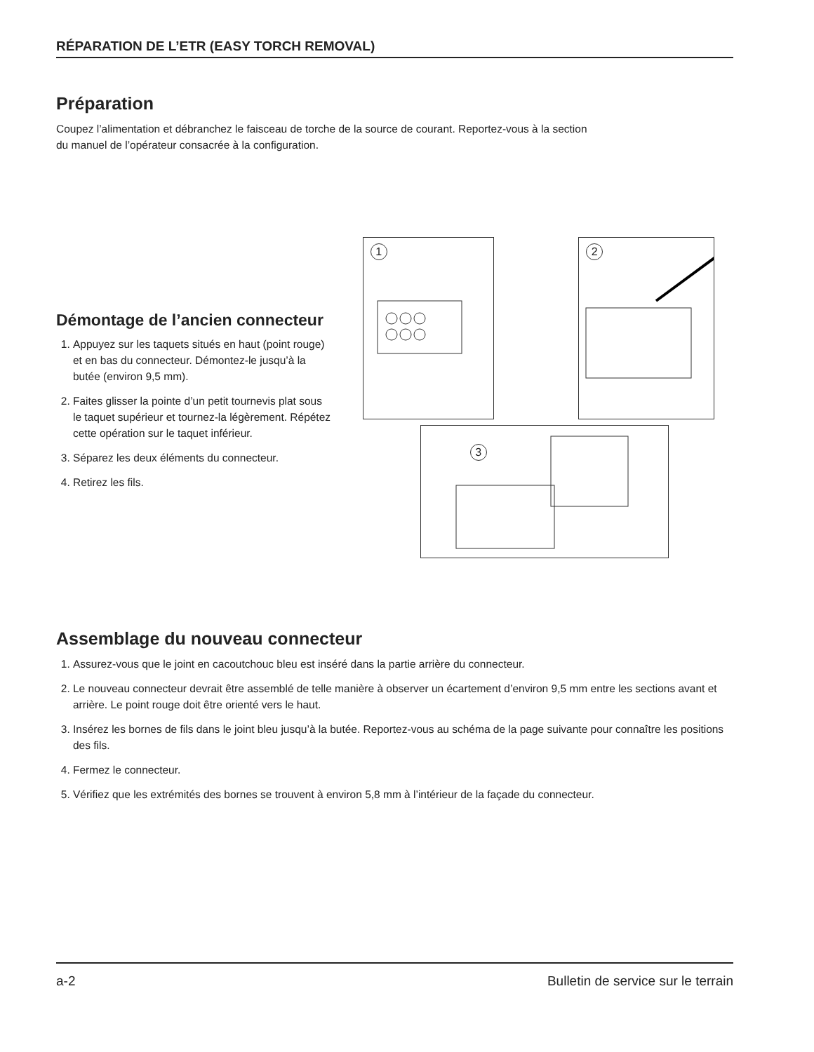RÉPARATION DE L’ETR (EASY TORCH REMOVAL)
Préparation
Coupez l’alimentation et débranchez le faisceau de torche de la source de courant. Reportez-vous à la section
du manuel de l’opérateur consacrée à la configuration.
Démontage de l’ancien connecteur
1. Appuyez sur les taquets situés en haut (point rouge) et en bas du connecteur. Démontez-le jusqu’à la butée (environ 9,5 mm).
2. Faites glisser la pointe d’un petit tournevis plat sous le taquet supérieur et tournez-la légèrement. Répétez cette opération sur le taquet inférieur.
3. Séparez les deux éléments du connecteur.
4. Retirez les fils.
1 2
3
Assemblage du nouveau connecteur
1. Assurez-vous que le joint en cacoutchouc bleu est inséré dans la partie arrière du connecteur.
2. Le nouveau connecteur devrait être assemblé de telle manière à observer un écartement d’environ 9,5 mm entre les sections avant et arrière. Le point rouge doit être orienté vers le haut.
3. Insérez les bornes de fils dans le joint bleu jusqu’à la butée. Reportez-vous au schéma de la page suivante pour connaître les positions des fils.
4. Fermez le connecteur.
5. Vérifiez que les extrémités des bornes se trouvent à environ 5,8 mm à l’intérieur de la façade du connecteur.
a-2 Bulletin de service sur le terrain